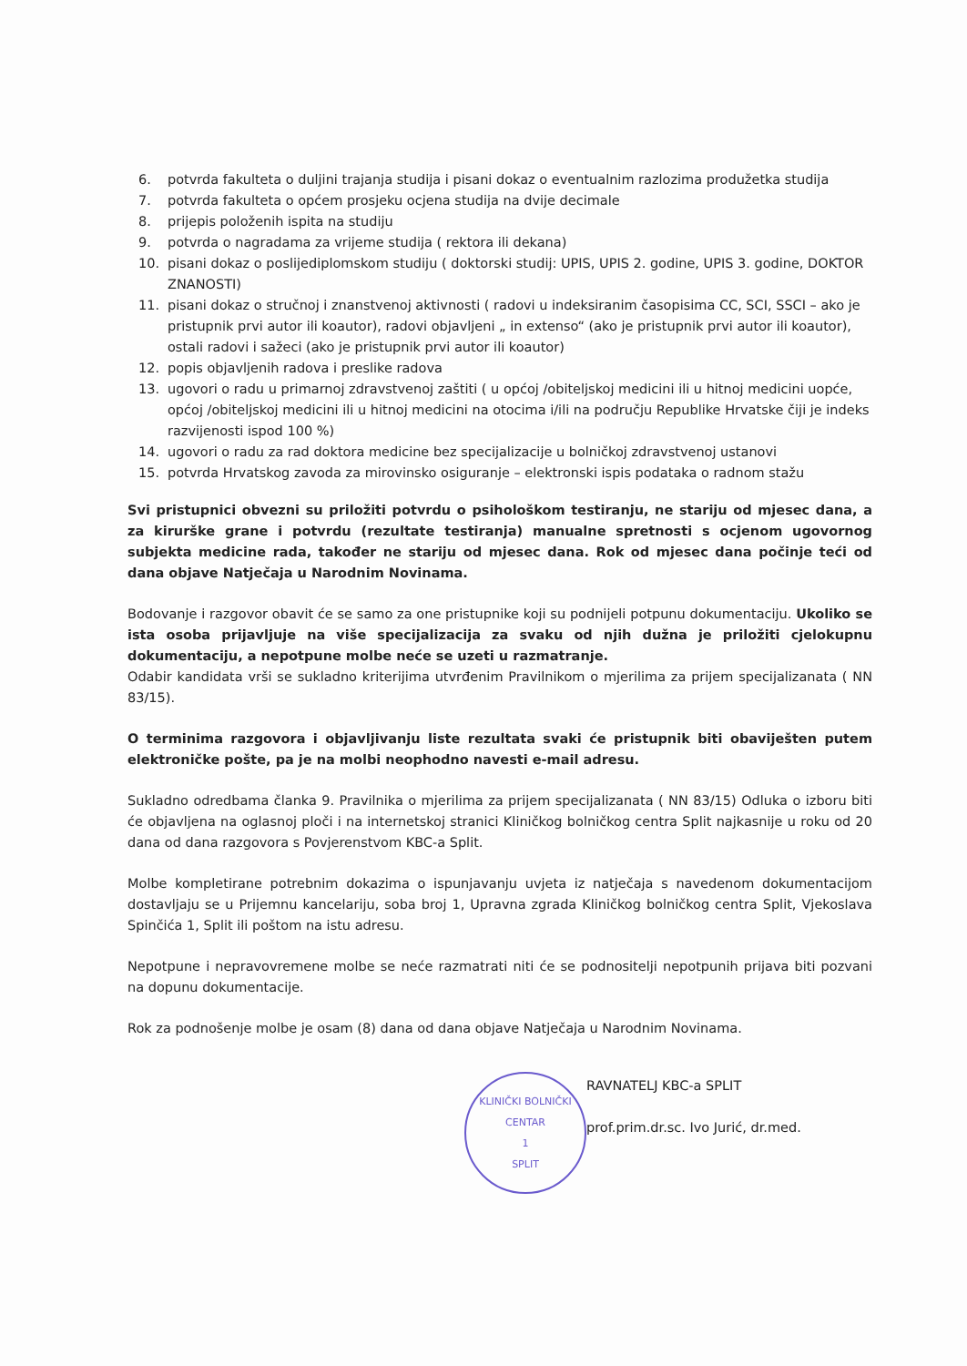6. potvrda fakulteta o duljini trajanja studija i pisani dokaz o eventualnim razlozima produžetka studija
7. potvrda fakulteta o općem prosjeku ocjena studija na dvije decimale
8. prijepis položenih ispita na studiju
9. potvrda o nagradama za vrijeme studija ( rektora ili dekana)
10. pisani dokaz o poslijediplomskom studiju ( doktorski studij: UPIS, UPIS 2. godine, UPIS 3. godine, DOKTOR ZNANOSTI)
11. pisani dokaz o stručnoj i znanstvenoj aktivnosti ( radovi u indeksiranim časopisima CC, SCI, SSCI – ako je pristupnik prvi autor ili koautor), radovi objavljeni „ in extenso“ (ako je pristupnik prvi autor ili koautor), ostali radovi i sažeci (ako je pristupnik prvi autor ili koautor)
12. popis objavljenih radova i preslike radova
13. ugovori o radu u primarnoj zdravstvenoj zaštiti ( u općoj /obiteljskoj medicini ili u hitnoj medicini uopće, općoj /obiteljskoj medicini ili u hitnoj medicini na otocima i/ili na području Republike Hrvatske čiji je indeks razvijenosti ispod 100 %)
14. ugovori o radu za rad doktora medicine bez specijalizacije u bolničkoj zdravstvenoj ustanovi
15. potvrda Hrvatskog zavoda za mirovinsko osiguranje – elektronski ispis podataka o radnom stažu
Svi pristupnici obvezni su priložiti potvrdu o psihološkom testiranju, ne stariju od mjesec dana, a za kirurške grane i potvrdu (rezultate testiranja) manualne spretnosti s ocjenom ugovornog subjekta medicine rada, također ne stariju od mjesec dana. Rok od mjesec dana počinje teći od dana objave Natječaja u Narodnim Novinama.
Bodovanje i razgovor obavit će se samo za one pristupnike koji su podnijeli potpunu dokumentaciju. Ukoliko se ista osoba prijavljuje na više specijalizacija za svaku od njih dužna je priložiti cjelokupnu dokumentaciju, a nepotpune molbe neće se uzeti u razmatranje.
Odabir kandidata vrši se sukladno kriterijima utvrđenim Pravilnikom o mjerilima za prijem specijalizanata ( NN 83/15).
O terminima razgovora i objavljivanju liste rezultata svaki će pristupnik biti obaviješten putem elektroničke pošte, pa je na molbi neophodno navesti e-mail adresu.
Sukladno odredbama članka 9. Pravilnika o mjerilima za prijem specijalizanata ( NN 83/15) Odluka o izboru biti će objavljena na oglasnoj ploči i na internetskoj stranici Kliničkog bolničkog centra Split najkasnije u roku od 20 dana od dana razgovora s Povjerenstvom KBC-a Split.
Molbe kompletirane potrebnim dokazima o ispunjavanju uvjeta iz natječaja s navedenom dokumentacijom dostavljaju se u Prijemnu kancelariju, soba broj 1, Upravna zgrada Kliničkog bolničkog centra Split, Vjekoslava Spinčića 1, Split ili poštom na istu adresu.
Nepotpune i nepravovremene molbe se neće razmatrati niti će se podnositelji nepotpunih prijava biti pozvani na dopunu dokumentacije.
Rok za podnošenje molbe je osam (8) dana od dana objave Natječaja u Narodnim Novinama.
KLINIČKI BOLNIČKI CENTAR
1
SPLIT
RAVNATELJ KBC-a SPLIT
prof.prim.dr.sc. Ivo Jurić, dr.med.